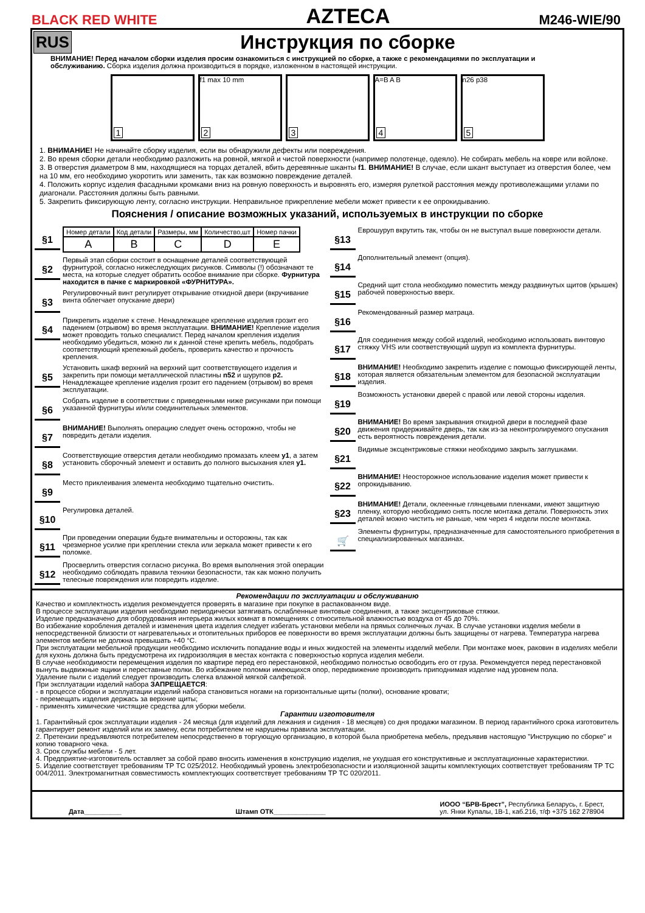BLACK RED WHITE
AZTECA
M246-WIE/90
RUS
Инструкция по сборке
ВНИМАНИЕ! Перед началом сборки изделия просим ознакомиться с инструкцией по сборке, а также с рекомендациями по эксплуатации и обслуживанию. Сборка изделия должна производиться в порядке, изложенном в настоящей инструкции.
1
f1 max 10 mm
2
3
A=B A B
4
n26 p38
5
1. ВНИМАНИЕ! Не начинайте сборку изделия, если вы обнаружили дефекты или повреждения.
2. Во время сборки детали необходимо разложить на ровной, мягкой и чистой поверхности (например полотенце, одеяло). Не собирать мебель на ковре или войлоке.
3. В отверстия диаметром 8 мм, находящиеся на торцах деталей, вбить деревянные шканты f1. ВНИМАНИЕ! В случае, если шкант выступает из отверстия более, чем на 10 мм, его необходимо укоротить или заменить, так как возможно повреждение деталей.
4. Положить корпус изделия фасадными кромками вниз на ровную поверхность и выровнять его, измеряя рулеткой расстояния между противолежащими углами по диагонали. Расстояния должны быть равными.
5. Закрепить фиксирующую ленту, согласно инструкции. Неправильное прикрепление мебели может привести к ее опрокидыванию.
Пояснения / описание возможных указаний, используемых в инструкции по сборке
§1
| Номер детали | Код детали | Размеры, мм | Количество,шт | Номер пачки |
| --- | --- | --- | --- | --- |
| A | B | C | D | E |
§2
Первый этап сборки состоит в оснащение деталей соответствующей фурнитурой, согласно нижеследующих рисунков. Символы (!) обозначают те места, на которые следует обратить особое внимание при сборке. Фурнитура находится в пачке с маркировкой «ФУРНИТУРА».
§3
Регулировочный винт регулирует открывание откидной двери (вкручивание винта облегчает опускание двери)
§4
Прикрепить изделие к стене. Ненадлежащее крепление изделия грозит его падением (отрывом) во время эксплуатации. ВНИМАНИЕ! Крепление изделия может проводить только специалист. Перед началом крепления изделия необходимо убедиться, можно ли к данной стене крепить мебель, подобрать соответствующий крепежный дюбель, проверить качество и прочность крепления.
§5
Установить шкаф верхний на верхний щит соответствующего изделия и закрепить при помощи металлической пластины n52 и шурупов p2. Ненадлежащее крепление изделия грозит его падением (отрывом) во время эксплуатации.
§6
Собрать изделие в соответствии с приведенными ниже рисунками при помощи указанной фурнитуры и/или соединительных элементов.
§7
ВНИМАНИЕ! Выполнять операцию следует очень осторожно, чтобы не повредить детали изделия.
§8
Соответствующие отверстия детали необходимо промазать клеем y1, а затем установить сборочный элемент и оставить до полного высыхания клея y1.
§9
Место приклеивания элемента необходимо тщательно очистить.
§10
Регулировка деталей.
§11
При проведении операции будьте внимательны и осторожны, так как чрезмерное усилие при креплении стекла или зеркала может привести к его поломке.
§12
Просверлить отверстия согласно рисунка. Во время выполнения этой операции необходимо соблюдать правила техники безопасности, так как можно получить телесные повреждения или повредить изделие.
§13
Еврошуруп вкрутить так, чтобы он не выступал выше поверхности детали.
§14
Дополнительный элемент (опция).
§15
Средний щит стола необходимо поместить между раздвинутых щитов (крышек) рабочей поверхностью вверх.
§16
Рекомендованный размер матраца.
§17
Для соединения между собой изделий, необходимо использовать винтовую стяжку VHS или соответствующий шуруп из комплекта фурнитуры.
§18
ВНИМАНИЕ! Необходимо закрепить изделие с помощью фиксирующей ленты, которая является обязательным элементом для безопасной эксплуатации изделия.
§19
Возможность установки дверей с правой или левой стороны изделия.
§20
ВНИМАНИЕ! Во время закрывания откидной двери в последней фазе движения придерживайте дверь, так как из-за неконтролируемого опускания есть вероятность повреждения детали.
§21
Видимые эксцентриковые стяжки необходимо закрыть заглушками.
§22
ВНИМАНИЕ! Неосторожное использование изделия может привести к опрокидыванию.
§23
ВНИМАНИЕ! Детали, оклеенные глянцевыми пленками, имеют защитную пленку, которую необходимо снять после монтажа детали. Поверхность этих деталей можно чистить не раньше, чем через 4 недели после монтажа.
🛒
Элементы фурнитуры, предназначенные для самостоятельного приобретения в специализированных магазинах.
Рекомендации по эксплуатации и обслуживанию
Качество и комплектность изделия рекомендуется проверять в магазине при покупке в распакованном виде.
В процессе эксплуатации изделия необходимо периодически затягивать ослабленные винтовые соединения, а также эксцентриковые стяжки.
Изделие предназначено для оборудования интерьера жилых комнат в помещениях с относительной влажностью воздуха от 45 до 70%.
Во избежание коробления деталей и изменения цвета изделия следует избегать установки мебели на прямых солнечных лучах. В случае установки изделия мебели в непосредственной близости от нагревательных и отопительных приборов ее поверхности во время эксплуатации должны быть защищены от нагрева. Температура нагрева элементов мебели не должна превышать +40 °С.
При эксплуатации мебельной продукции необходимо исключить попадание воды и иных жидкостей на элементы изделий мебели. При монтаже моек, раковин в изделиях мебели для кухонь должна быть предусмотрена их гидроизоляция в местах контакта с поверхностью корпуса изделия мебели.
В случае необходимости перемещения изделия по квартире перед его перестановкой, необходимо полностью освободить его от груза. Рекомендуется перед перестановкой вынуть выдвижные ящики и переставные полки. Во избежание поломки имеющихся опор, передвижение производить приподнимая изделие над уровнем пола.
Удаление пыли с изделий следует производить слегка влажной мягкой салфеткой.
При эксплуатации изделий набора ЗАПРЕЩАЕТСЯ:
- в процессе сборки и эксплуатации изделий набора становиться ногами на горизонтальные щиты (полки), основание кровати;
- перемещать изделия держась за верхние щиты;
- применять химические чистящие средства для уборки мебели.
Гарантии изготовителя
1. Гарантийный срок эксплуатации изделия - 24 месяца (для изделий для лежания и сидения - 18 месяцев) со дня продажи магазином. В период гарантийного срока изготовитель гарантирует ремонт изделий или их замену, если потребителем не нарушены правила эксплуатации.
2. Претензии предъявляются потребителем непосредственно в торгующую организацию, в которой была приобретена мебель, предъявив настоящую "Инструкцию по сборке" и копию товарного чека.
3. Срок службы мебели - 5 лет.
4. Предприятие-изготовитель оставляет за собой право вносить изменения в конструкцию изделия, не ухудшая его конструктивные и эксплуатационные характеристики.
5. Изделие соответствует требованиям ТР ТС 025/2012. Необходимый уровень электробезопасности и изоляционной защиты комплектующих соответствует требованиям ТР ТС 004/2011. Электромагнитная совместимость комплектующих соответствует требованиям ТР ТС 020/2011.
Дата__________ Штамп ОТК______________
ИООО “БРВ-Брест”, Республика Беларусь, г. Брест,
ул. Янки Купалы, 1В-1, каб.216, т/ф +375 162 278904